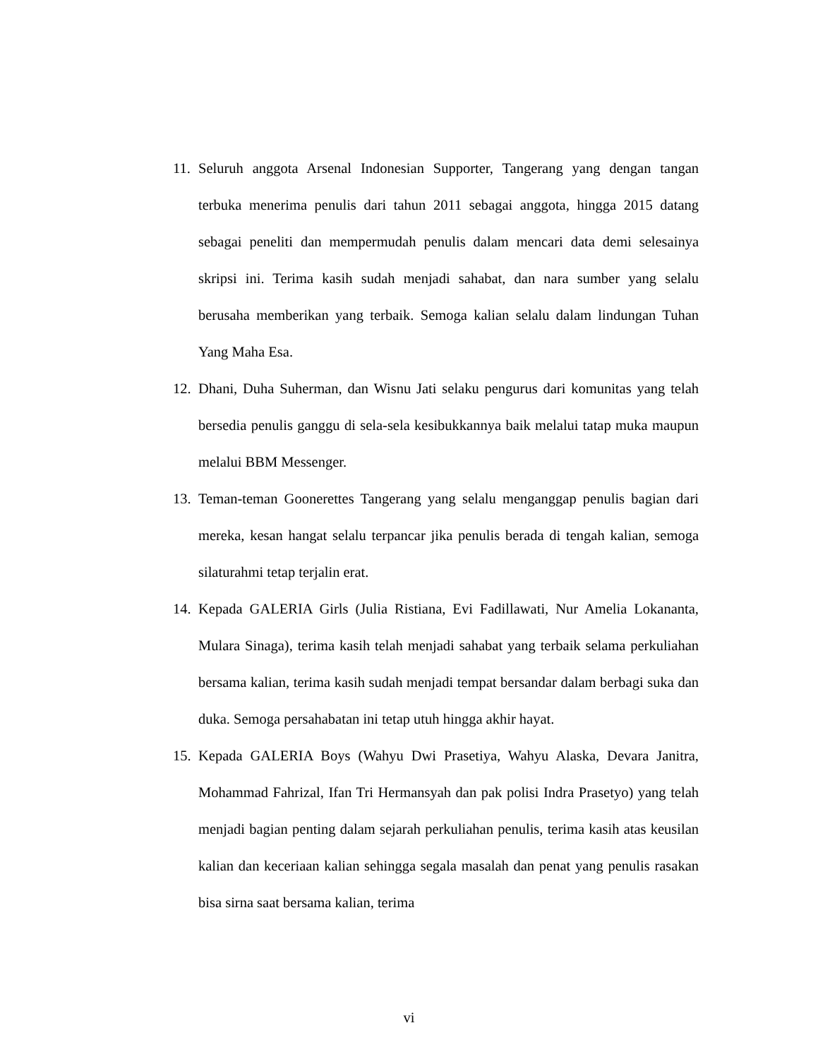11. Seluruh anggota Arsenal Indonesian Supporter, Tangerang yang dengan tangan terbuka menerima penulis dari tahun 2011 sebagai anggota, hingga 2015 datang sebagai peneliti dan mempermudah penulis dalam mencari data demi selesainya skripsi ini. Terima kasih sudah menjadi sahabat, dan nara sumber yang selalu berusaha memberikan yang terbaik. Semoga kalian selalu dalam lindungan Tuhan Yang Maha Esa.
12. Dhani, Duha Suherman, dan Wisnu Jati selaku pengurus dari komunitas yang telah bersedia penulis ganggu di sela-sela kesibukkannya baik melalui tatap muka maupun melalui BBM Messenger.
13. Teman-teman Goonerettes Tangerang yang selalu menganggap penulis bagian dari mereka, kesan hangat selalu terpancar jika penulis berada di tengah kalian, semoga silaturahmi tetap terjalin erat.
14. Kepada GALERIA Girls (Julia Ristiana, Evi Fadillawati, Nur Amelia Lokananta, Mulara Sinaga), terima kasih telah menjadi sahabat yang terbaik selama perkuliahan bersama kalian, terima kasih sudah menjadi tempat bersandar dalam berbagi suka dan duka. Semoga persahabatan ini tetap utuh hingga akhir hayat.
15. Kepada GALERIA Boys (Wahyu Dwi Prasetiya, Wahyu Alaska, Devara Janitra, Mohammad Fahrizal, Ifan Tri Hermansyah dan pak polisi Indra Prasetyo) yang telah menjadi bagian penting dalam sejarah perkuliahan penulis, terima kasih atas keusilan kalian dan keceriaan kalian sehingga segala masalah dan penat yang penulis rasakan bisa sirna saat bersama kalian, terima
vi